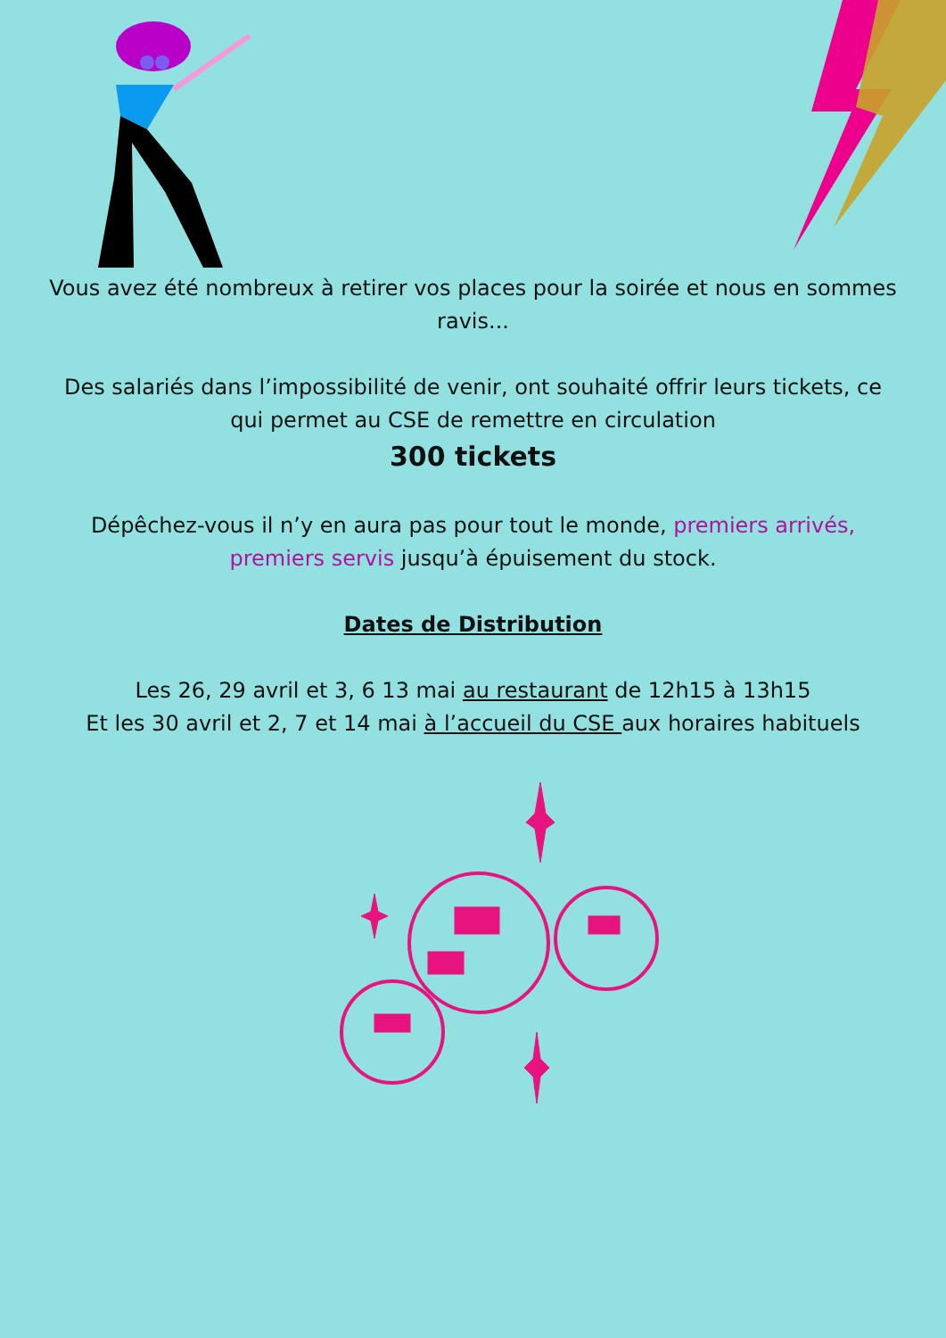Vous avez été nombreux à retirer vos places pour la soirée et nous en sommes ravis...
Des salariés dans l’impossibilité de venir, ont souhaité offrir leurs tickets, ce qui permet au CSE de remettre en circulation
300 tickets
Dépêchez-vous il n’y en aura pas pour tout le monde, premiers arrivés, premiers servis jusqu’à épuisement du stock.
Dates de Distribution
Les 26, 29 avril et 3, 6 13 mai au restaurant de 12h15 à 13h15
Et les 30 avril et 2, 7 et 14 mai à l’accueil du CSE aux horaires habituels